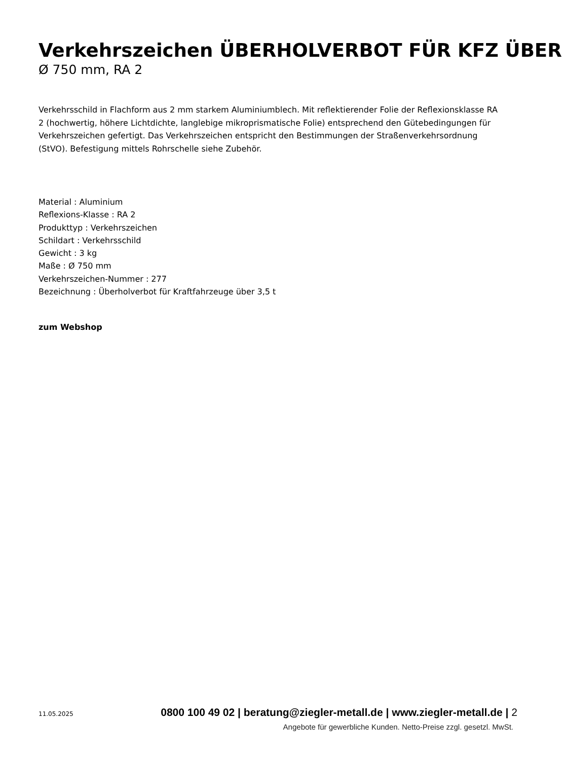Verkehrszeichen ÜBERHOLVERBOT FÜR KFZ ÜBER
Ø 750 mm, RA 2
Verkehrsschild in Flachform aus 2 mm starkem Aluminiumblech. Mit reflektierender Folie der Reflexionsklasse RA 2 (hochwertig, höhere Lichtdichte, langlebige mikroprismatische Folie) entsprechend den Gütebedingungen für Verkehrszeichen gefertigt. Das Verkehrszeichen entspricht den Bestimmungen der Straßenverkehrsordnung (StVO). Befestigung mittels Rohrschelle siehe Zubehör.
Material : Aluminium
Reflexions-Klasse : RA 2
Produkttyp : Verkehrszeichen
Schildart : Verkehrsschild
Gewicht : 3 kg
Maße : Ø 750 mm
Verkehrszeichen-Nummer : 277
Bezeichnung : Überholverbot für Kraftfahrzeuge über 3,5 t
zum Webshop
11.05.2025 0800 100 49 02 | beratung@ziegler-metall.de | www.ziegler-metall.de | 2
Angebote für gewerbliche Kunden. Netto-Preise zzgl. gesetzl. MwSt.